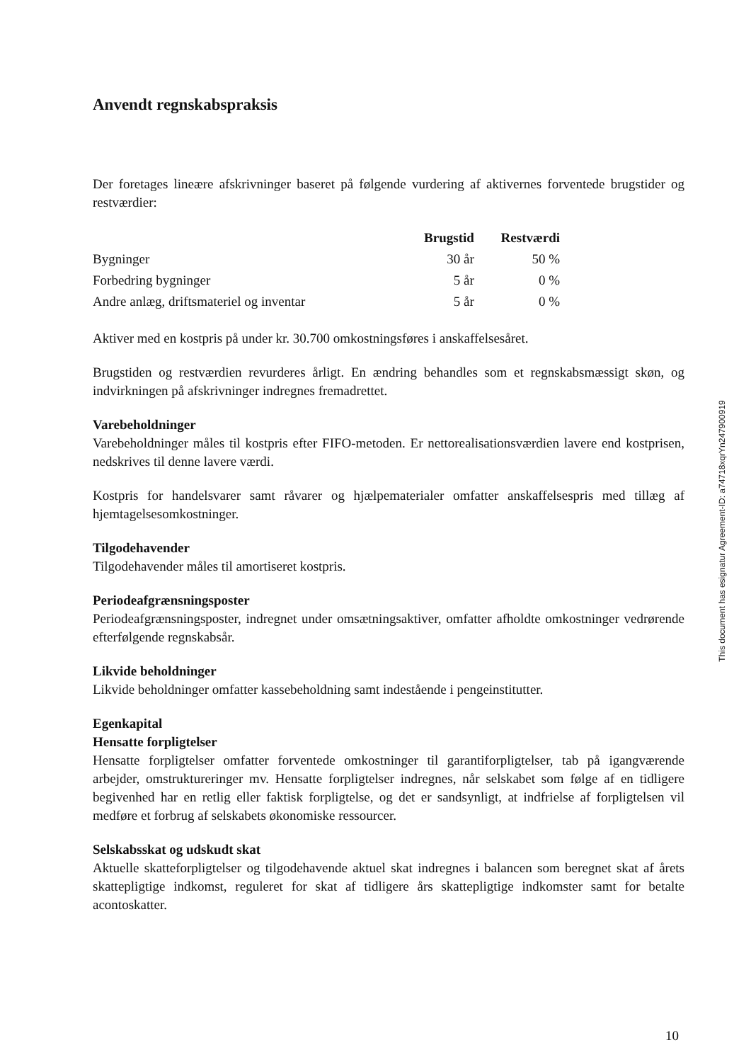Anvendt regnskabspraksis
Der foretages lineære afskrivninger baseret på følgende vurdering af aktivernes forventede brugstider og restværdier:
| | Brugstid | Restværdi |
| --- | --- | --- |
| Bygninger | 30 år | 50 % |
| Forbedring bygninger | 5 år | 0 % |
| Andre anlæg, driftsmateriel og inventar | 5 år | 0 % |
Aktiver med en kostpris på under kr. 30.700 omkostningsføres i anskaffelsesåret.
Brugstiden og restværdien revurderes årligt. En ændring behandles som et regnskabsmæssigt skøn, og indvirkningen på afskrivninger indregnes fremadrettet.
Varebeholdninger
Varebeholdninger måles til kostpris efter FIFO-metoden. Er nettorealisationsværdien lavere end kostprisen, nedskrives til denne lavere værdi.
Kostpris for handelsvarer samt råvarer og hjælpematerialer omfatter anskaffelsespris med tillæg af hjemtagelsesomkostninger.
Tilgodehavender
Tilgodehavender måles til amortiseret kostpris.
Periodeafgrænsningsposter
Periodeafgrænsningsposter, indregnet under omsætningsaktiver, omfatter afholdte omkostninger vedrørende efterfølgende regnskabsår.
Likvide beholdninger
Likvide beholdninger omfatter kassebeholdning samt indestående i pengeinstitutter.
Egenkapital
Hensatte forpligtelser
Hensatte forpligtelser omfatter forventede omkostninger til garantiforpligtelser, tab på igangværende arbejder, omstruktureringer mv. Hensatte forpligtelser indregnes, når selskabet som følge af en tidligere begivenhed har en retlig eller faktisk forpligtelse, og det er sandsynligt, at indfrielse af forpligtelsen vil medføre et forbrug af selskabets økonomiske ressourcer.
Selskabsskat og udskudt skat
Aktuelle skatteforpligtelser og tilgodehavende aktuel skat indregnes i balancen som beregnet skat af årets skattepligtige indkomst, reguleret for skat af tidligere års skattepligtige indkomster samt for betalte acontoskatter.
This document has esignatur Agreement-ID: a74718xqrYn247900919
10